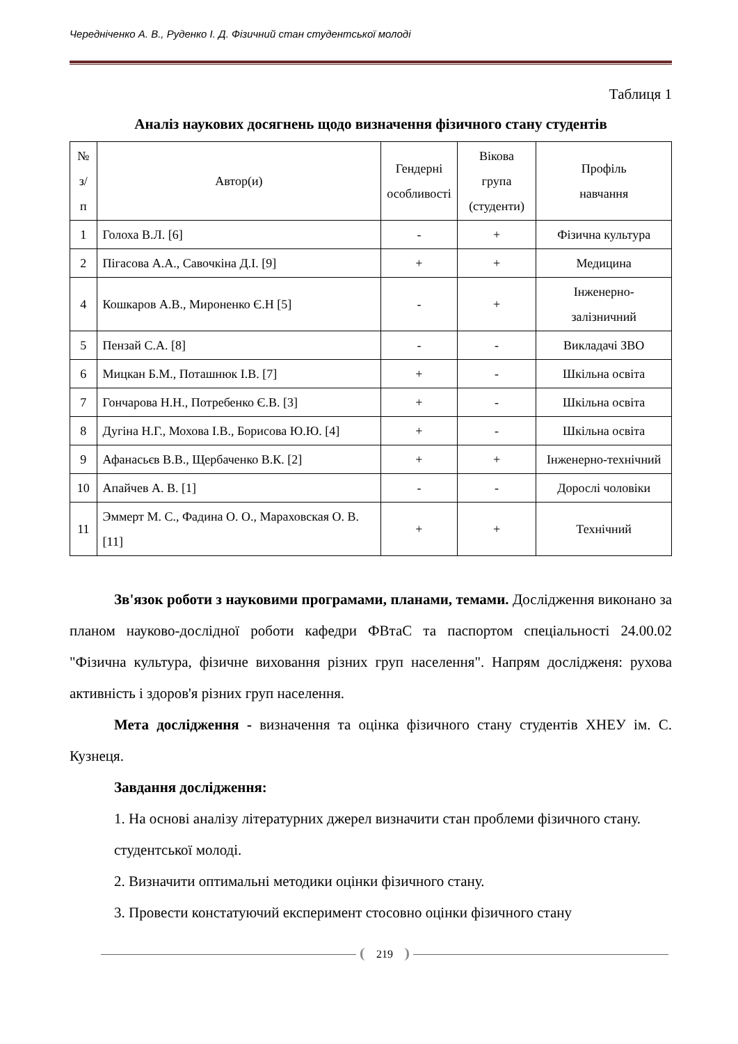Чередніченко А. В., Руденко І. Д. Фізичний стан студентської молоді
Таблиця 1
Аналіз наукових досягнень щодо визначення фізичного стану студентів
| № з/п | Автор(и) | Гендерні особливості | Вікова група (студенти) | Профіль навчання |
| --- | --- | --- | --- | --- |
| 1 | Голоха В.Л. [6] | - | + | Фізична культура |
| 2 | Пігасова А.А., Савочкіна Д.І. [9] | + | + | Медицина |
| 4 | Кошкаров А.В., Мироненко Є.Н [5] | - | + | Інженерно-залізничний |
| 5 | Пензай С.А. [8] | - | - | Викладачі ЗВО |
| 6 | Мицкан Б.М., Поташнюк І.В. [7] | + | - | Шкільна освіта |
| 7 | Гончарова Н.Н., Потребенко Є.В. [3] | + | - | Шкільна освіта |
| 8 | Дугіна Н.Г., Мохова І.В., Борисова Ю.Ю. [4] | + | - | Шкільна освіта |
| 9 | Афанасьєв В.В., Щербаченко В.К. [2] | + | + | Інженерно-технічний |
| 10 | Апайчев А. В. [1] | - | - | Дорослі чоловіки |
| 11 | Эммерт М. С., Фадина О. О., Мараховская О. В. [11] | + | + | Технічний |
Зв'язок роботи з науковими програмами, планами, темами. Дослідження виконано за планом науково-дослідної роботи кафедри ФВтаС та паспортом спеціальності 24.00.02 "Фізична культура, фізичне виховання різних груп населення". Напрям дослідженя: рухова активність і здоров'я різних груп населення.
Мета дослідження - визначення та оцінка фізичного стану студентів ХНЕУ ім. С. Кузнеця.
Завдання дослідження:
1. На основі аналізу літературних джерел визначити стан проблеми фізичного стану. студентської молоді.
2. Визначити оптимальні методики оцінки фізичного стану.
3. Провести констатуючий експеримент стосовно оцінки фізичного стану
219